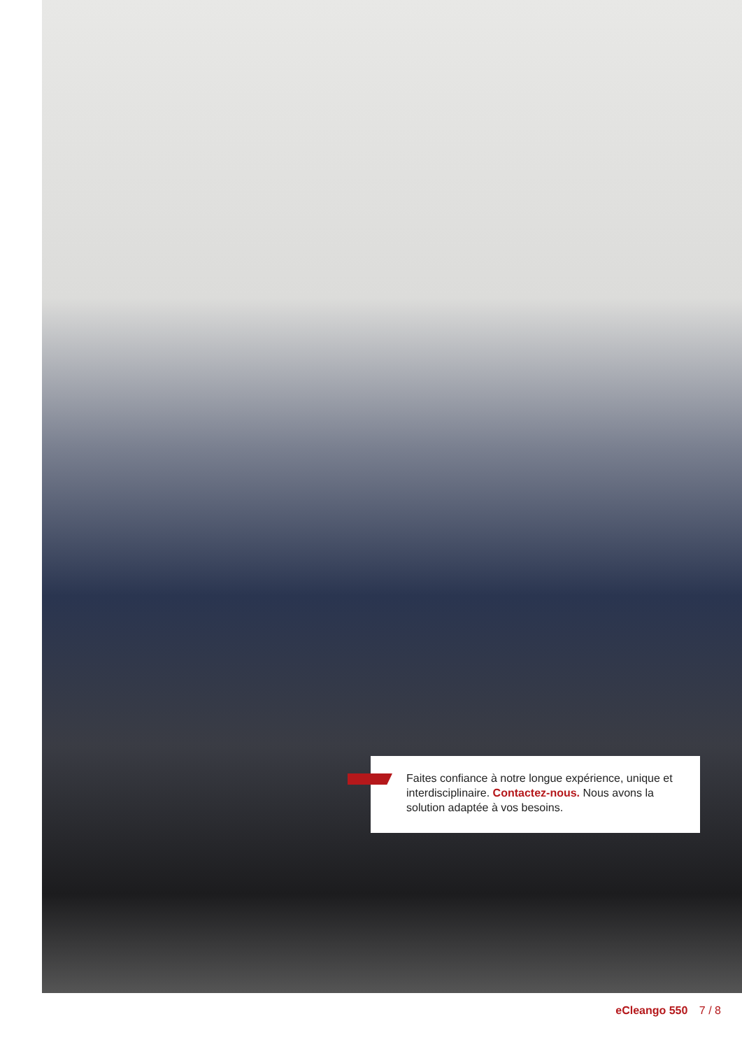Faites confiance à notre longue expérience, unique et interdisciplinaire. Contactez-nous. Nous avons la solution adaptée à vos besoins.
eCleango 550 7 / 8